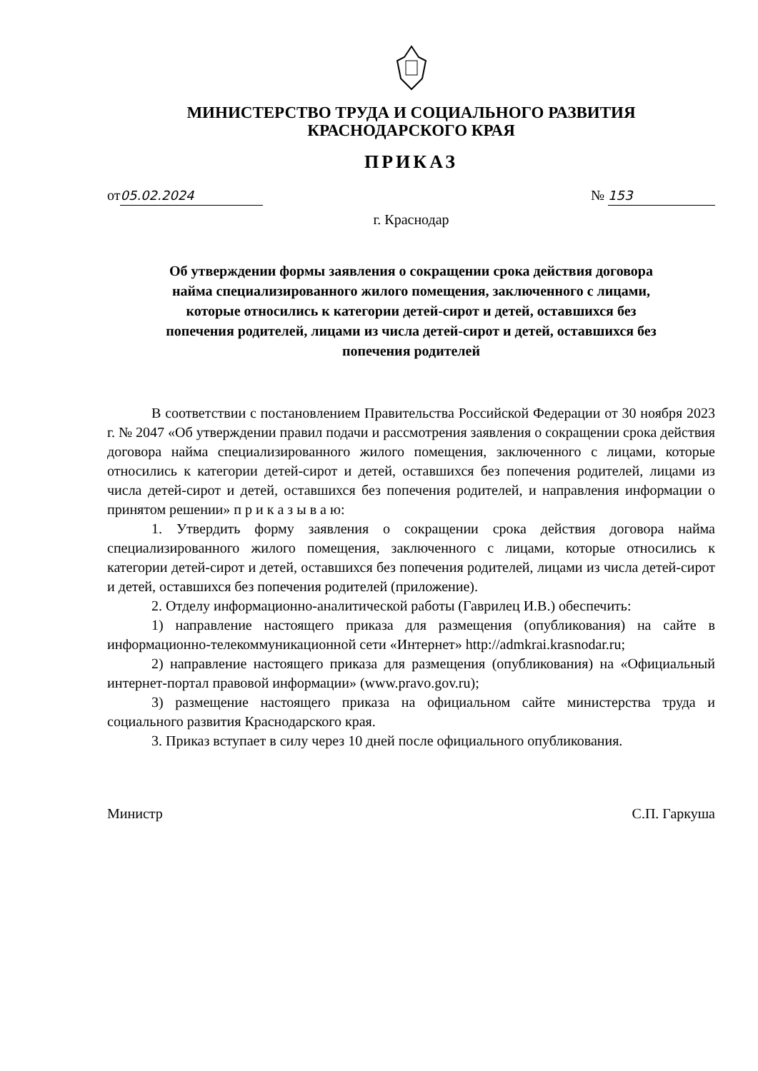МИНИСТЕРСТВО ТРУДА И СОЦИАЛЬНОГО РАЗВИТИЯ
КРАСНОДАРСКОГО КРАЯ
ПРИКАЗ
от 05.02.2024 № 153
г. Краснодар
Об утверждении формы заявления о сокращении срока действия договора найма специализированного жилого помещения, заключенного с лицами, которые относились к категории детей-сирот и детей, оставшихся без попечения родителей, лицами из числа детей-сирот и детей, оставшихся без попечения родителей
В соответствии с постановлением Правительства Российской Федерации от 30 ноября 2023 г. № 2047 «Об утверждении правил подачи и рассмотрения заявления о сокращении срока действия договора найма специализированного жилого помещения, заключенного с лицами, которые относились к категории детей-сирот и детей, оставшихся без попечения родителей, лицами из числа детей-сирот и детей, оставшихся без попечения родителей, и направления информации о принятом решении» п р и к а з ы в а ю:
1. Утвердить форму заявления о сокращении срока действия договора найма специализированного жилого помещения, заключенного с лицами, которые относились к категории детей-сирот и детей, оставшихся без попечения родителей, лицами из числа детей-сирот и детей, оставшихся без попечения родителей (приложение).
2. Отделу информационно-аналитической работы (Гаврилец И.В.) обеспечить:
1) направление настоящего приказа для размещения (опубликования) на сайте в информационно-телекоммуникационной сети «Интернет» http://admkrai.krasnodar.ru;
2) направление настоящего приказа для размещения (опубликования) на «Официальный интернет-портал правовой информации» (www.pravo.gov.ru);
3) размещение настоящего приказа на официальном сайте министерства труда и социального развития Краснодарского края.
3. Приказ вступает в силу через 10 дней после официального опубликования.
Министр С.П. Гаркуша